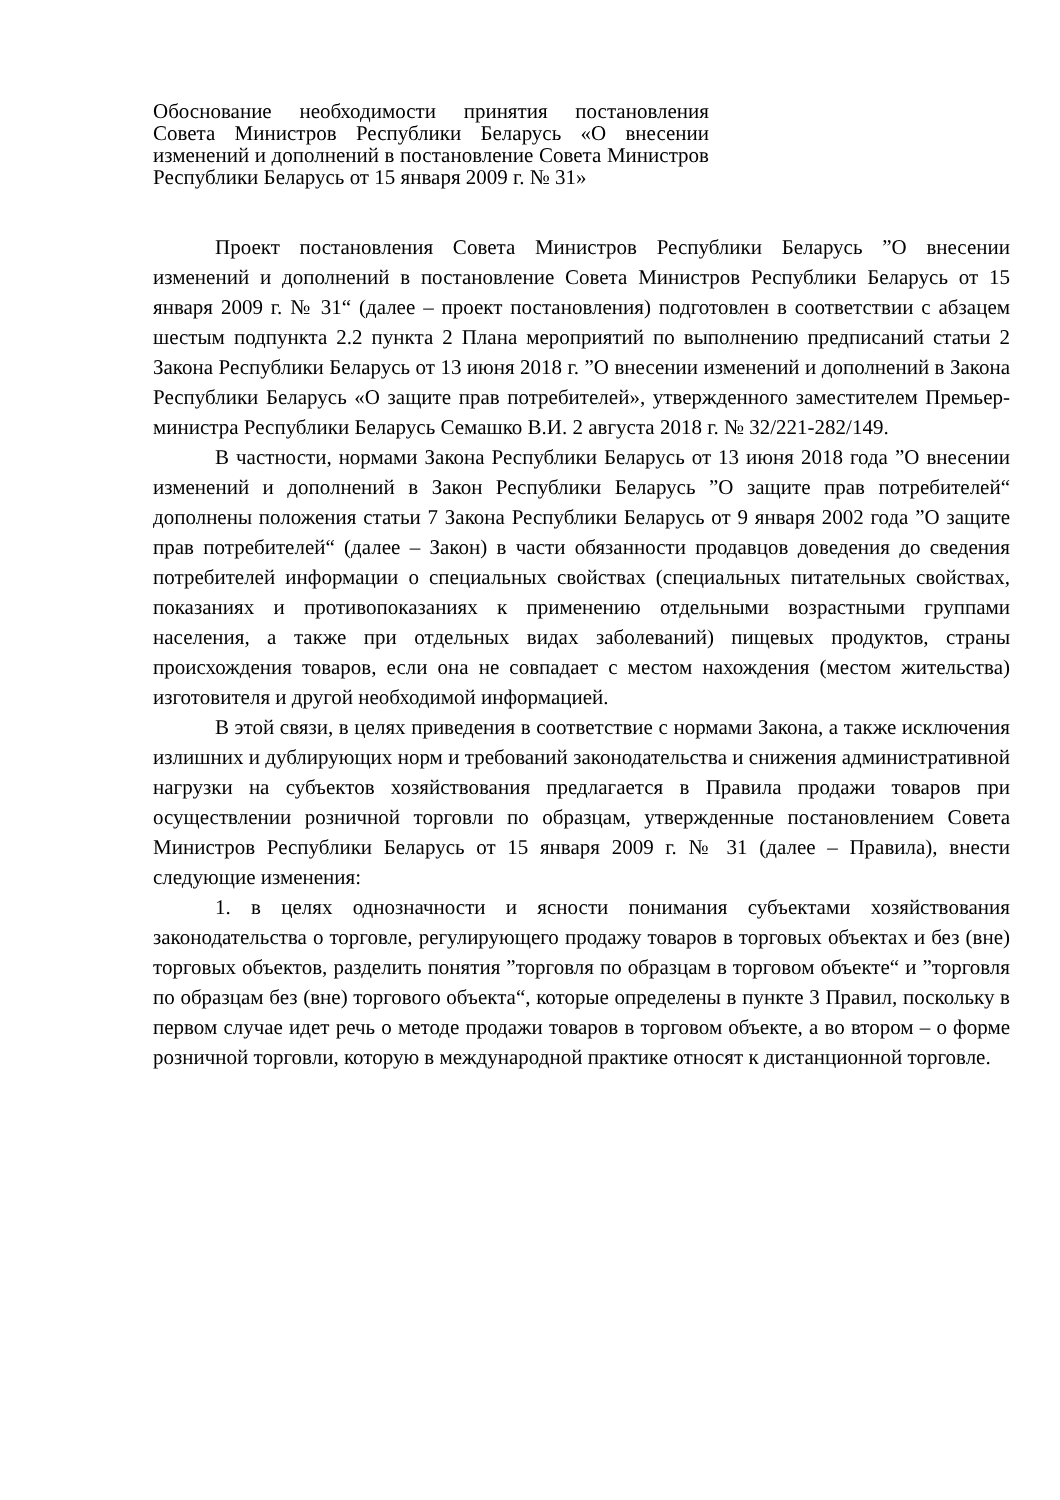Обоснование необходимости принятия постановления Совета Министров Республики Беларусь «О внесении изменений и дополнений в постановление Совета Министров Республики Беларусь от 15 января 2009 г. № 31»
Проект постановления Совета Министров Республики Беларусь ”О внесении изменений и дополнений в постановление Совета Министров Республики Беларусь от 15 января 2009 г. № 31“ (далее – проект постановления) подготовлен в соответствии с абзацем шестым подпункта 2.2 пункта 2 Плана мероприятий по выполнению предписаний статьи 2 Закона Республики Беларусь от 13 июня 2018 г. ”О внесении изменений и дополнений в Закона Республики Беларусь «О защите прав потребителей», утвержденного заместителем Премьер-министра Республики Беларусь Семашко В.И. 2 августа 2018 г. № 32/221-282/149.
В частности, нормами Закона Республики Беларусь от 13 июня 2018 года ”О внесении изменений и дополнений в Закон Республики Беларусь ”О защите прав потребителей“ дополнены положения статьи 7 Закона Республики Беларусь от 9 января 2002 года ”О защите прав потребителей“ (далее – Закон) в части обязанности продавцов доведения до сведения потребителей информации о специальных свойствах (специальных питательных свойствах, показаниях и противопоказаниях к применению отдельными возрастными группами населения, а также при отдельных видах заболеваний) пищевых продуктов, страны происхождения товаров, если она не совпадает с местом нахождения (местом жительства) изготовителя и другой необходимой информацией.
В этой связи, в целях приведения в соответствие с нормами Закона, а также исключения излишних и дублирующих норм и требований законодательства и снижения административной нагрузки на субъектов хозяйствования предлагается в Правила продажи товаров при осуществлении розничной торговли по образцам, утвержденные постановлением Совета Министров Республики Беларусь от 15 января 2009 г. № 31 (далее – Правила), внести следующие изменения:
1. в целях однозначности и ясности понимания субъектами хозяйствования законодательства о торговле, регулирующего продажу товаров в торговых объектах и без (вне) торговых объектов, разделить понятия ”торговля по образцам в торговом объекте“ и ”торговля по образцам без (вне) торгового объекта“, которые определены в пункте 3 Правил, поскольку в первом случае идет речь о методе продажи товаров в торговом объекте, а во втором – о форме розничной торговли, которую в международной практике относят к дистанционной торговле.